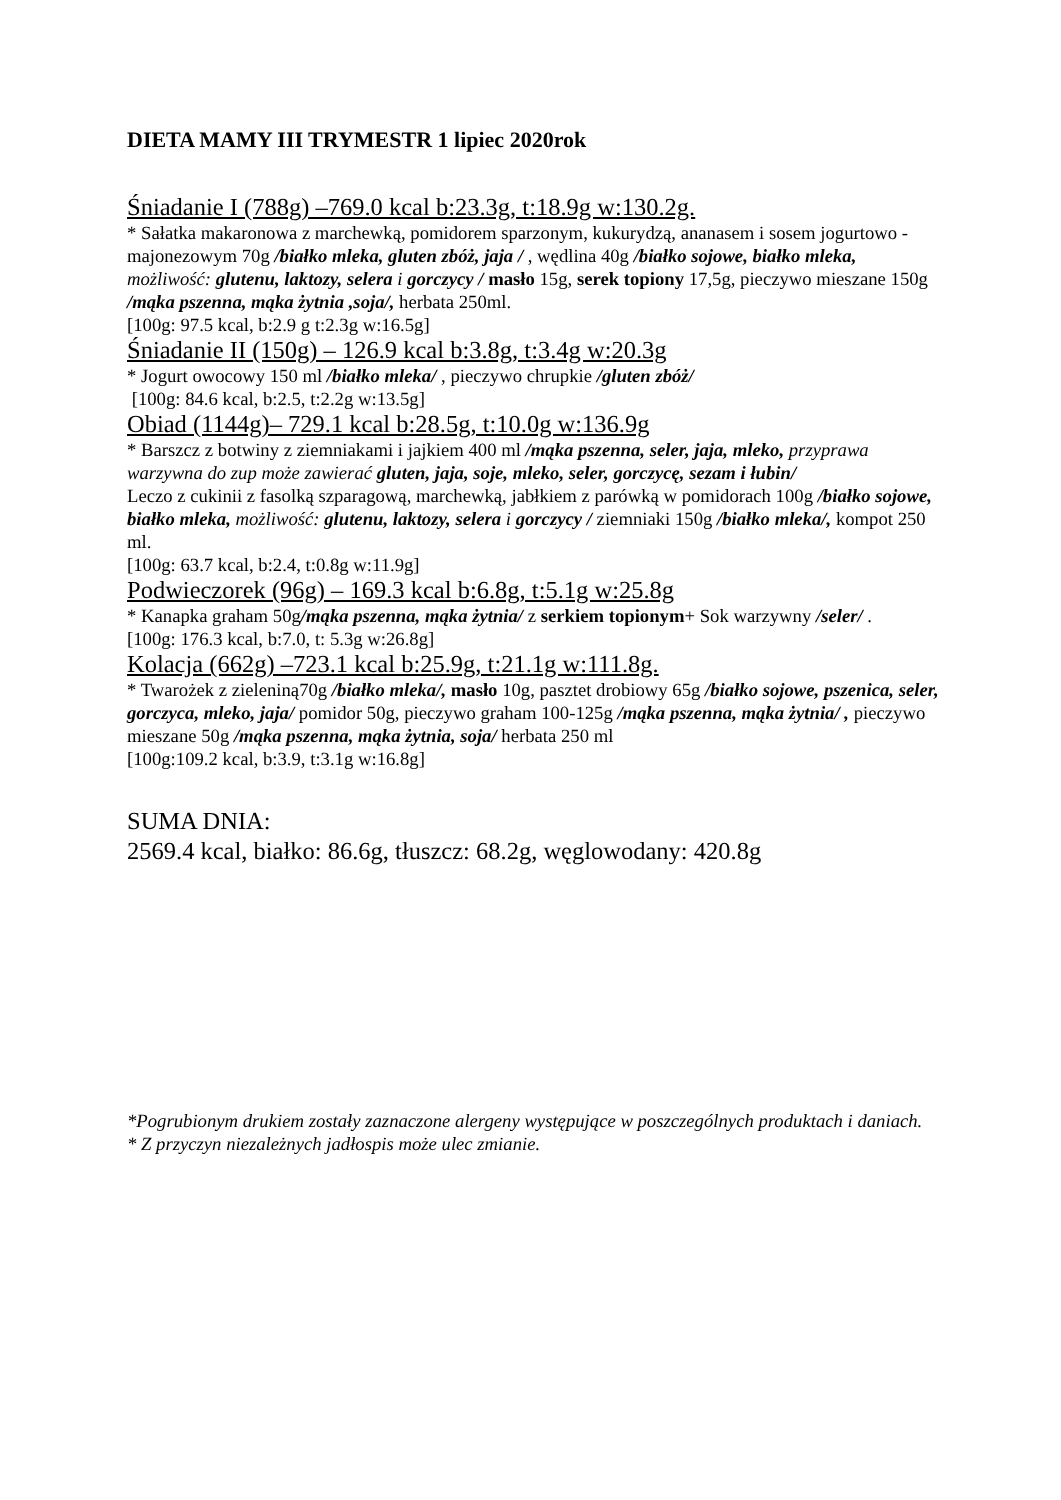DIETA MAMY III TRYMESTR 1 lipiec 2020rok
Śniadanie I (788g) –769.0 kcal b:23.3g, t:18.9g w:130.2g.
* Sałatka makaronowa z marchewką, pomidorem sparzonym, kukurydzą, ananasem i sosem jogurtowo - majonezowym 70g /białko mleka, gluten zbóż, jaja / , wędlina 40g /białko sojowe, białko mleka, możliwość: glutenu, laktozy, selera i gorczycy / masło 15g, serek topiony 17,5g, pieczywo mieszane 150g /mąka pszenna, mąka żytnia ,soja/, herbata 250ml.
[100g: 97.5 kcal, b:2.9 g t:2.3g w:16.5g]
Śniadanie II (150g) – 126.9 kcal b:3.8g, t:3.4g w:20.3g
* Jogurt owocowy 150 ml /białko mleka/ , pieczywo chrupkie /gluten zbóż/
[100g: 84.6 kcal, b:2.5, t:2.2g w:13.5g]
Obiad (1144g)– 729.1 kcal b:28.5g, t:10.0g w:136.9g
* Barszcz z botwiny z ziemniakami i jajkiem 400 ml /mąka pszenna, seler, jaja, mleko, przyprawa warzywna do zup może zawierać gluten, jaja, soje, mleko, seler, gorczycę, sezam i łubin/
Leczo z cukinii z fasolką szparagową, marchewką, jabłkiem z parówką w pomidorach 100g /białko sojowe, białko mleka, możliwość: glutenu, laktozy, selera i gorczycy / ziemniaki 150g /białko mleka/, kompot 250 ml.
[100g: 63.7 kcal, b:2.4, t:0.8g w:11.9g]
Podwieczorek (96g) – 169.3 kcal b:6.8g, t:5.1g w:25.8g
* Kanapka graham 50g/mąka pszenna, mąka żytnia/ z serkiem topionym+ Sok warzywny /seler/ .
[100g: 176.3 kcal, b:7.0, t: 5.3g w:26.8g]
Kolacja (662g) –723.1 kcal b:25.9g, t:21.1g w:111.8g.
* Twarożek z zieleniną70g /białko mleka/, masło 10g, pasztet drobiowy 65g /białko sojowe, pszenica, seler, gorczyca, mleko, jaja/ pomidor 50g, pieczywo graham 100-125g /mąka pszenna, mąka żytnia/ , pieczywo mieszane 50g /mąka pszenna, mąka żytnia, soja/ herbata 250 ml
[100g:109.2 kcal, b:3.9, t:3.1g w:16.8g]
SUMA DNIA:
2569.4 kcal, białko: 86.6g, tłuszcz: 68.2g, węglowodany: 420.8g
*Pogrubionym drukiem zostały zaznaczone alergeny występujące w poszczególnych produktach i daniach.
* Z przyczyn niezależnych jadłospis może ulec zmianie.